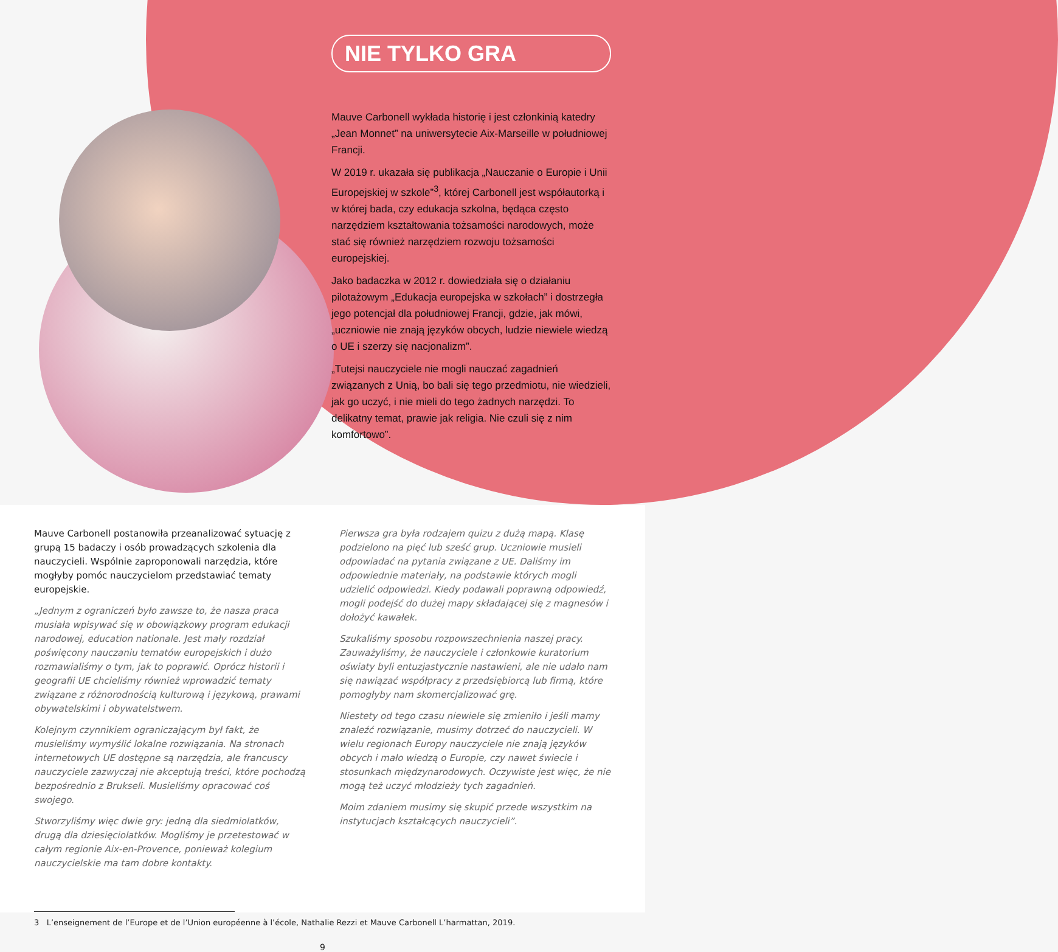NIE TYLKO GRA
Mauve Carbonell wykłada historię i jest członkinią katedry „Jean Monnet” na uniwersytecie Aix-Marseille w południowej Francji.
W 2019 r. ukazała się publikacja „Nauczanie o Europie i Unii Europejskiej w szkole”<sup>3</sup>, której Carbonell jest współautorką i w której bada, czy edukacja szkolna, będąca często narzędziem kształtowania tożsamości narodowych, może stać się również narzędziem rozwoju tożsamości europejskiej.
Jako badaczka w 2012 r. dowiedziała się o działaniu pilotażowym „Edukacja europejska w szkołach” i dostrzegła jego potencjał dla południowej Francji, gdzie, jak mówi, „uczniowie nie znają języków obcych, ludzie niewiele wiedzą o UE i szerzy się nacjonalizm”.
„Tutejsi nauczyciele nie mogli nauczać zagadnień związanych z Unią, bo bali się tego przedmiotu, nie wiedzieli, jak go uczyć, i nie mieli do tego żadnych narzędzi. To delikatny temat, prawie jak religia. Nie czuli się z nim komfortowo”.
Mauve Carbonell postanowiła przeanalizować sytuację z grupą 15 badaczy i osób prowadzących szkolenia dla nauczycieli. Wspólnie zaproponowali narzędzia, które mogłyby pomóc nauczycielom przedstawiać tematy europejskie.
„Jednym z ograniczeń było zawsze to, że nasza praca musiała wpisywać się w obowiązkowy program edukacji narodowej, education nationale. Jest mały rozdział poświęcony nauczaniu tematów europejskich i dużo rozmawialiśmy o tym, jak to poprawić. Oprócz historii i geografii UE chcieliśmy również wprowadzić tematy związane z różnorodnością kulturową i językową, prawami obywatelskimi i obywatelstwem.
Kolejnym czynnikiem ograniczającym był fakt, że musieliśmy wymyślić lokalne rozwiązania. Na stronach internetowych UE dostępne są narzędzia, ale francuscy nauczyciele zazwyczaj nie akceptują treści, które pochodzą bezpośrednio z Brukseli. Musieliśmy opracować coś swojego.
Stworzyliśmy więc dwie gry: jedną dla siedmiolatków, drugą dla dziesięciolatków. Mogliśmy je przetestować w całym regionie Aix-en-Provence, ponieważ kolegium nauczycielskie ma tam dobre kontakty.
Pierwsza gra była rodzajem quizu z dużą mapą. Klasę podzielono na pięć lub sześć grup. Uczniowie musieli odpowiadać na pytania związane z UE. Daliśmy im odpowiednie materiały, na podstawie których mogli udzielić odpowiedzi. Kiedy podawali poprawną odpowiedź, mogli podejść do dużej mapy składającej się z magnesów i dołożyć kawałek.
Szukaliśmy sposobu rozpowszechnienia naszej pracy. Zauważyliśmy, że nauczyciele i członkowie kuratorium oświaty byli entuzjastycznie nastawieni, ale nie udało nam się nawiązać współpracy z przedsiębiorcą lub firmą, które pomogłyby nam skomercjalizować grę.
Niestety od tego czasu niewiele się zmieniło i jeśli mamy znaleźć rozwiązanie, musimy dotrzeć do nauczycieli. W wielu regionach Europy nauczyciele nie znają języków obcych i mało wiedzą o Europie, czy nawet świecie i stosunkach międzynarodowych. Oczywiste jest więc, że nie mogą też uczyć młodzieży tych zagadnień.
Moim zdaniem musimy się skupić przede wszystkim na instytucjach kształcących nauczycieli”.
3 L’enseignement de l’Europe et de l’Union européenne à l’école, Nathalie Rezzi et Mauve Carbonell L’harmattan, 2019.
9